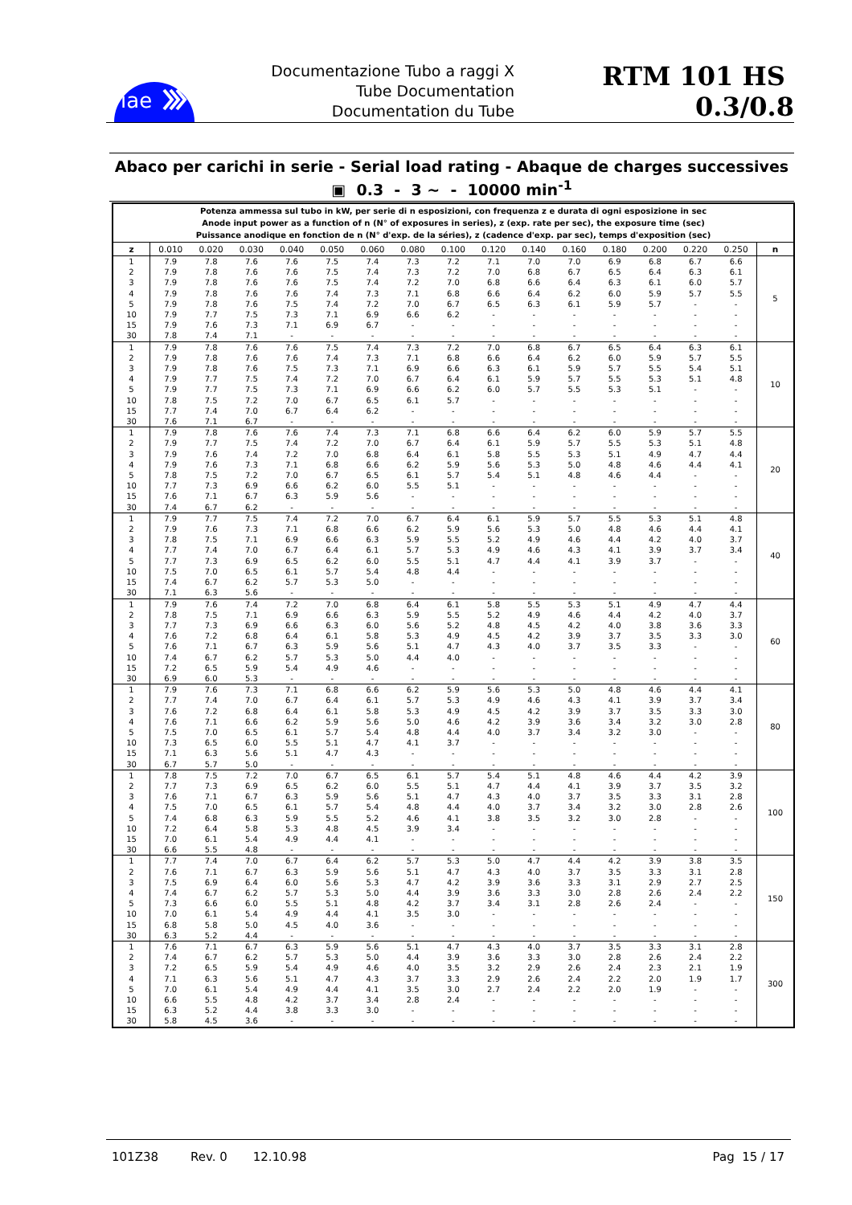iae
Documentazione Tubo a raggi X
Tube Documentation
Documentation du Tube
RTM 101 HS 0.3/0.8
Abaco per carichi in serie - Serial load rating - Abaque de charges successives
▣ 0.3 - 3 ~ - 10000 min<sup>-1</sup>
| Potenza ammessa sul tubo in kW, per serie di n esposizioni, con frequenza z e durata di ogni esposizione in sec Anode input power as a function of n (N° of exposures in series), z (exp. rate per sec), the exposure time (sec) Puissance anodique en fonction de n (N° d'exp. de la séries), z (cadence d'exp. par sec), temps d'exposition (sec) | | | | | | | | | | | | | | | | |
| z | 0.010 | 0.020 | 0.030 | 0.040 | 0.050 | 0.060 | 0.080 | 0.100 | 0.120 | 0.140 | 0.160 | 0.180 | 0.200 | 0.220 | 0.250 | n |
| 1 | 7.9 | 7.8 | 7.6 | 7.6 | 7.5 | 7.4 | 7.3 | 7.2 | 7.1 | 7.0 | 7.0 | 6.9 | 6.8 | 6.7 | 6.6 | 5 |
| 2 | 7.9 | 7.8 | 7.6 | 7.6 | 7.5 | 7.4 | 7.3 | 7.2 | 7.0 | 6.8 | 6.7 | 6.5 | 6.4 | 6.3 | 6.1 | |
| 3 | 7.9 | 7.8 | 7.6 | 7.6 | 7.5 | 7.4 | 7.2 | 7.0 | 6.8 | 6.6 | 6.4 | 6.3 | 6.1 | 6.0 | 5.7 | |
| 4 | 7.9 | 7.8 | 7.6 | 7.6 | 7.4 | 7.3 | 7.1 | 6.8 | 6.6 | 6.4 | 6.2 | 6.0 | 5.9 | 5.7 | 5.5 | |
| 5 | 7.9 | 7.8 | 7.6 | 7.5 | 7.4 | 7.2 | 7.0 | 6.7 | 6.5 | 6.3 | 6.1 | 5.9 | 5.7 | - | - | |
| 10 | 7.9 | 7.7 | 7.5 | 7.3 | 7.1 | 6.9 | 6.6 | 6.2 | - | - | - | - | - | - | - | |
| 15 | 7.9 | 7.6 | 7.3 | 7.1 | 6.9 | 6.7 | - | - | - | - | - | - | - | - | - | |
| 30 | 7.8 | 7.4 | 7.1 | - | - | - | - | - | - | - | - | - | - | - | - | |
| 1 | 7.9 | 7.8 | 7.6 | 7.6 | 7.5 | 7.4 | 7.3 | 7.2 | 7.0 | 6.8 | 6.7 | 6.5 | 6.4 | 6.3 | 6.1 | 10 |
| 2 | 7.9 | 7.8 | 7.6 | 7.6 | 7.4 | 7.3 | 7.1 | 6.8 | 6.6 | 6.4 | 6.2 | 6.0 | 5.9 | 5.7 | 5.5 | |
| 3 | 7.9 | 7.8 | 7.6 | 7.5 | 7.3 | 7.1 | 6.9 | 6.6 | 6.3 | 6.1 | 5.9 | 5.7 | 5.5 | 5.4 | 5.1 | |
| 4 | 7.9 | 7.7 | 7.5 | 7.4 | 7.2 | 7.0 | 6.7 | 6.4 | 6.1 | 5.9 | 5.7 | 5.5 | 5.3 | 5.1 | 4.8 | |
| 5 | 7.9 | 7.7 | 7.5 | 7.3 | 7.1 | 6.9 | 6.6 | 6.2 | 6.0 | 5.7 | 5.5 | 5.3 | 5.1 | - | - | |
| 10 | 7.8 | 7.5 | 7.2 | 7.0 | 6.7 | 6.5 | 6.1 | 5.7 | - | - | - | - | - | - | - | |
| 15 | 7.7 | 7.4 | 7.0 | 6.7 | 6.4 | 6.2 | - | - | - | - | - | - | - | - | - | |
| 30 | 7.6 | 7.1 | 6.7 | - | - | - | - | - | - | - | - | - | - | - | - | |
| 1 | 7.9 | 7.8 | 7.6 | 7.6 | 7.4 | 7.3 | 7.1 | 6.8 | 6.6 | 6.4 | 6.2 | 6.0 | 5.9 | 5.7 | 5.5 | 20 |
| 2 | 7.9 | 7.7 | 7.5 | 7.4 | 7.2 | 7.0 | 6.7 | 6.4 | 6.1 | 5.9 | 5.7 | 5.5 | 5.3 | 5.1 | 4.8 | |
| 3 | 7.9 | 7.6 | 7.4 | 7.2 | 7.0 | 6.8 | 6.4 | 6.1 | 5.8 | 5.5 | 5.3 | 5.1 | 4.9 | 4.7 | 4.4 | |
| 4 | 7.9 | 7.6 | 7.3 | 7.1 | 6.8 | 6.6 | 6.2 | 5.9 | 5.6 | 5.3 | 5.0 | 4.8 | 4.6 | 4.4 | 4.1 | |
| 5 | 7.8 | 7.5 | 7.2 | 7.0 | 6.7 | 6.5 | 6.1 | 5.7 | 5.4 | 5.1 | 4.8 | 4.6 | 4.4 | - | - | |
| 10 | 7.7 | 7.3 | 6.9 | 6.6 | 6.2 | 6.0 | 5.5 | 5.1 | - | - | - | - | - | - | - | |
| 15 | 7.6 | 7.1 | 6.7 | 6.3 | 5.9 | 5.6 | - | - | - | - | - | - | - | - | - | |
| 30 | 7.4 | 6.7 | 6.2 | - | - | - | - | - | - | - | - | - | - | - | - | |
| 1 | 7.9 | 7.7 | 7.5 | 7.4 | 7.2 | 7.0 | 6.7 | 6.4 | 6.1 | 5.9 | 5.7 | 5.5 | 5.3 | 5.1 | 4.8 | 40 |
| 2 | 7.9 | 7.6 | 7.3 | 7.1 | 6.8 | 6.6 | 6.2 | 5.9 | 5.6 | 5.3 | 5.0 | 4.8 | 4.6 | 4.4 | 4.1 | |
| 3 | 7.8 | 7.5 | 7.1 | 6.9 | 6.6 | 6.3 | 5.9 | 5.5 | 5.2 | 4.9 | 4.6 | 4.4 | 4.2 | 4.0 | 3.7 | |
| 4 | 7.7 | 7.4 | 7.0 | 6.7 | 6.4 | 6.1 | 5.7 | 5.3 | 4.9 | 4.6 | 4.3 | 4.1 | 3.9 | 3.7 | 3.4 | |
| 5 | 7.7 | 7.3 | 6.9 | 6.5 | 6.2 | 6.0 | 5.5 | 5.1 | 4.7 | 4.4 | 4.1 | 3.9 | 3.7 | - | - | |
| 10 | 7.5 | 7.0 | 6.5 | 6.1 | 5.7 | 5.4 | 4.8 | 4.4 | - | - | - | - | - | - | - | |
| 15 | 7.4 | 6.7 | 6.2 | 5.7 | 5.3 | 5.0 | - | - | - | - | - | - | - | - | - | |
| 30 | 7.1 | 6.3 | 5.6 | - | - | - | - | - | - | - | - | - | - | - | - | |
| 1 | 7.9 | 7.6 | 7.4 | 7.2 | 7.0 | 6.8 | 6.4 | 6.1 | 5.8 | 5.5 | 5.3 | 5.1 | 4.9 | 4.7 | 4.4 | 60 |
| 2 | 7.8 | 7.5 | 7.1 | 6.9 | 6.6 | 6.3 | 5.9 | 5.5 | 5.2 | 4.9 | 4.6 | 4.4 | 4.2 | 4.0 | 3.7 | |
| 3 | 7.7 | 7.3 | 6.9 | 6.6 | 6.3 | 6.0 | 5.6 | 5.2 | 4.8 | 4.5 | 4.2 | 4.0 | 3.8 | 3.6 | 3.3 | |
| 4 | 7.6 | 7.2 | 6.8 | 6.4 | 6.1 | 5.8 | 5.3 | 4.9 | 4.5 | 4.2 | 3.9 | 3.7 | 3.5 | 3.3 | 3.0 | |
| 5 | 7.6 | 7.1 | 6.7 | 6.3 | 5.9 | 5.6 | 5.1 | 4.7 | 4.3 | 4.0 | 3.7 | 3.5 | 3.3 | - | - | |
| 10 | 7.4 | 6.7 | 6.2 | 5.7 | 5.3 | 5.0 | 4.4 | 4.0 | - | - | - | - | - | - | - | |
| 15 | 7.2 | 6.5 | 5.9 | 5.4 | 4.9 | 4.6 | - | - | - | - | - | - | - | - | - | |
| 30 | 6.9 | 6.0 | 5.3 | - | - | - | - | - | - | - | - | - | - | - | - | |
| 1 | 7.9 | 7.6 | 7.3 | 7.1 | 6.8 | 6.6 | 6.2 | 5.9 | 5.6 | 5.3 | 5.0 | 4.8 | 4.6 | 4.4 | 4.1 | 80 |
| 2 | 7.7 | 7.4 | 7.0 | 6.7 | 6.4 | 6.1 | 5.7 | 5.3 | 4.9 | 4.6 | 4.3 | 4.1 | 3.9 | 3.7 | 3.4 | |
| 3 | 7.6 | 7.2 | 6.8 | 6.4 | 6.1 | 5.8 | 5.3 | 4.9 | 4.5 | 4.2 | 3.9 | 3.7 | 3.5 | 3.3 | 3.0 | |
| 4 | 7.6 | 7.1 | 6.6 | 6.2 | 5.9 | 5.6 | 5.0 | 4.6 | 4.2 | 3.9 | 3.6 | 3.4 | 3.2 | 3.0 | 2.8 | |
| 5 | 7.5 | 7.0 | 6.5 | 6.1 | 5.7 | 5.4 | 4.8 | 4.4 | 4.0 | 3.7 | 3.4 | 3.2 | 3.0 | - | - | |
| 10 | 7.3 | 6.5 | 6.0 | 5.5 | 5.1 | 4.7 | 4.1 | 3.7 | - | - | - | - | - | - | - | |
| 15 | 7.1 | 6.3 | 5.6 | 5.1 | 4.7 | 4.3 | - | - | - | - | - | - | - | - | - | |
| 30 | 6.7 | 5.7 | 5.0 | - | - | - | - | - | - | - | - | - | - | - | - | |
| 1 | 7.8 | 7.5 | 7.2 | 7.0 | 6.7 | 6.5 | 6.1 | 5.7 | 5.4 | 5.1 | 4.8 | 4.6 | 4.4 | 4.2 | 3.9 | 100 |
| 2 | 7.7 | 7.3 | 6.9 | 6.5 | 6.2 | 6.0 | 5.5 | 5.1 | 4.7 | 4.4 | 4.1 | 3.9 | 3.7 | 3.5 | 3.2 | |
| 3 | 7.6 | 7.1 | 6.7 | 6.3 | 5.9 | 5.6 | 5.1 | 4.7 | 4.3 | 4.0 | 3.7 | 3.5 | 3.3 | 3.1 | 2.8 | |
| 4 | 7.5 | 7.0 | 6.5 | 6.1 | 5.7 | 5.4 | 4.8 | 4.4 | 4.0 | 3.7 | 3.4 | 3.2 | 3.0 | 2.8 | 2.6 | |
| 5 | 7.4 | 6.8 | 6.3 | 5.9 | 5.5 | 5.2 | 4.6 | 4.1 | 3.8 | 3.5 | 3.2 | 3.0 | 2.8 | - | - | |
| 10 | 7.2 | 6.4 | 5.8 | 5.3 | 4.8 | 4.5 | 3.9 | 3.4 | - | - | - | - | - | - | - | |
| 15 | 7.0 | 6.1 | 5.4 | 4.9 | 4.4 | 4.1 | - | - | - | - | - | - | - | - | - | |
| 30 | 6.6 | 5.5 | 4.8 | - | - | - | - | - | - | - | - | - | - | - | - | |
| 1 | 7.7 | 7.4 | 7.0 | 6.7 | 6.4 | 6.2 | 5.7 | 5.3 | 5.0 | 4.7 | 4.4 | 4.2 | 3.9 | 3.8 | 3.5 | 150 |
| 2 | 7.6 | 7.1 | 6.7 | 6.3 | 5.9 | 5.6 | 5.1 | 4.7 | 4.3 | 4.0 | 3.7 | 3.5 | 3.3 | 3.1 | 2.8 | |
| 3 | 7.5 | 6.9 | 6.4 | 6.0 | 5.6 | 5.3 | 4.7 | 4.2 | 3.9 | 3.6 | 3.3 | 3.1 | 2.9 | 2.7 | 2.5 | |
| 4 | 7.4 | 6.7 | 6.2 | 5.7 | 5.3 | 5.0 | 4.4 | 3.9 | 3.6 | 3.3 | 3.0 | 2.8 | 2.6 | 2.4 | 2.2 | |
| 5 | 7.3 | 6.6 | 6.0 | 5.5 | 5.1 | 4.8 | 4.2 | 3.7 | 3.4 | 3.1 | 2.8 | 2.6 | 2.4 | - | - | |
| 10 | 7.0 | 6.1 | 5.4 | 4.9 | 4.4 | 4.1 | 3.5 | 3.0 | - | - | - | - | - | - | - | |
| 15 | 6.8 | 5.8 | 5.0 | 4.5 | 4.0 | 3.6 | - | - | - | - | - | - | - | - | - | |
| 30 | 6.3 | 5.2 | 4.4 | - | - | - | - | - | - | - | - | - | - | - | - | |
| 1 | 7.6 | 7.1 | 6.7 | 6.3 | 5.9 | 5.6 | 5.1 | 4.7 | 4.3 | 4.0 | 3.7 | 3.5 | 3.3 | 3.1 | 2.8 | 300 |
| 2 | 7.4 | 6.7 | 6.2 | 5.7 | 5.3 | 5.0 | 4.4 | 3.9 | 3.6 | 3.3 | 3.0 | 2.8 | 2.6 | 2.4 | 2.2 | |
| 3 | 7.2 | 6.5 | 5.9 | 5.4 | 4.9 | 4.6 | 4.0 | 3.5 | 3.2 | 2.9 | 2.6 | 2.4 | 2.3 | 2.1 | 1.9 | |
| 4 | 7.1 | 6.3 | 5.6 | 5.1 | 4.7 | 4.3 | 3.7 | 3.3 | 2.9 | 2.6 | 2.4 | 2.2 | 2.0 | 1.9 | 1.7 | |
| 5 | 7.0 | 6.1 | 5.4 | 4.9 | 4.4 | 4.1 | 3.5 | 3.0 | 2.7 | 2.4 | 2.2 | 2.0 | 1.9 | - | - | |
| 10 | 6.6 | 5.5 | 4.8 | 4.2 | 3.7 | 3.4 | 2.8 | 2.4 | - | - | - | - | - | - | - | |
| 15 | 6.3 | 5.2 | 4.4 | 3.8 | 3.3 | 3.0 | - | - | - | - | - | - | - | - | - | |
| 30 | 5.8 | 4.5 | 3.6 | - | - | - | - | - | - | - | - | - | - | - | - | |
101Z38 Rev. 0 12.10.98 Pag 15 / 17